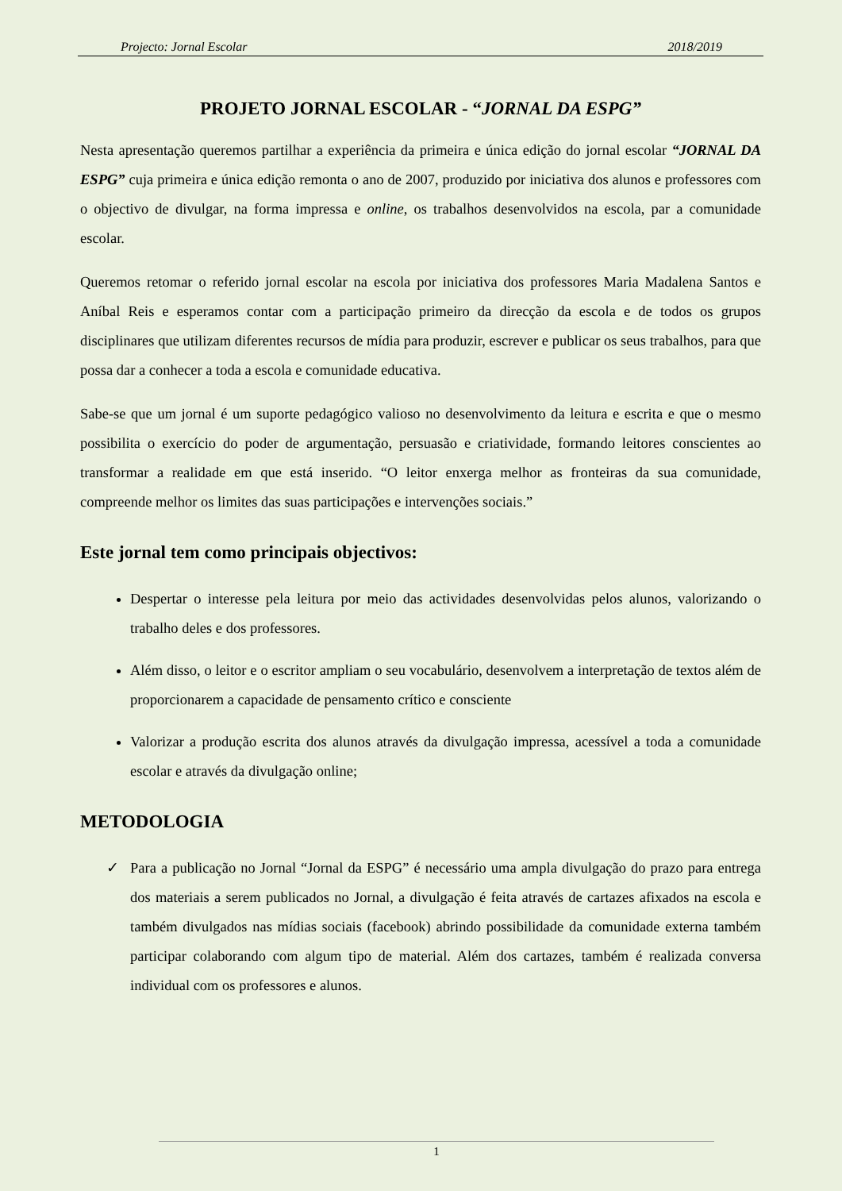Projecto: Jornal Escolar 2018/2019
PROJETO JORNAL ESCOLAR - “JORNAL DA ESPG”
Nesta apresentação queremos partilhar a experiência da primeira e única edição do jornal escolar “JORNAL DA ESPG” cuja primeira e única edição remonta o ano de 2007, produzido por iniciativa dos alunos e professores com o objectivo de divulgar, na forma impressa e online, os trabalhos desenvolvidos na escola, par a comunidade escolar.
Queremos retomar o referido jornal escolar na escola por iniciativa dos professores Maria Madalena Santos e Aníbal Reis e esperamos contar com a participação primeiro da direcção da escola e de todos os grupos disciplinares que utilizam diferentes recursos de mídia para produzir, escrever e publicar os seus trabalhos, para que possa dar a conhecer a toda a escola e comunidade educativa.
Sabe-se que um jornal é um suporte pedagógico valioso no desenvolvimento da leitura e escrita e que o mesmo possibilita o exercício do poder de argumentação, persuasão e criatividade, formando leitores conscientes ao transformar a realidade em que está inserido. “O leitor enxerga melhor as fronteiras da sua comunidade, compreende melhor os limites das suas participações e intervenções sociais.”
Este jornal tem como principais objectivos:
Despertar o interesse pela leitura por meio das actividades desenvolvidas pelos alunos, valorizando o trabalho deles e dos professores.
Além disso, o leitor e o escritor ampliam o seu vocabulário, desenvolvem a interpretação de textos além de proporcionarem a capacidade de pensamento crítico e consciente
Valorizar a produção escrita dos alunos através da divulgação impressa, acessível a toda a comunidade escolar e através da divulgação online;
METODOLOGIA
✓ Para a publicação no Jornal “Jornal da ESPG” é necessário uma ampla divulgação do prazo para entrega dos materiais a serem publicados no Jornal, a divulgação é feita através de cartazes afixados na escola e também divulgados nas mídias sociais (facebook) abrindo possibilidade da comunidade externa também participar colaborando com algum tipo de material. Além dos cartazes, também é realizada conversa individual com os professores e alunos.
1